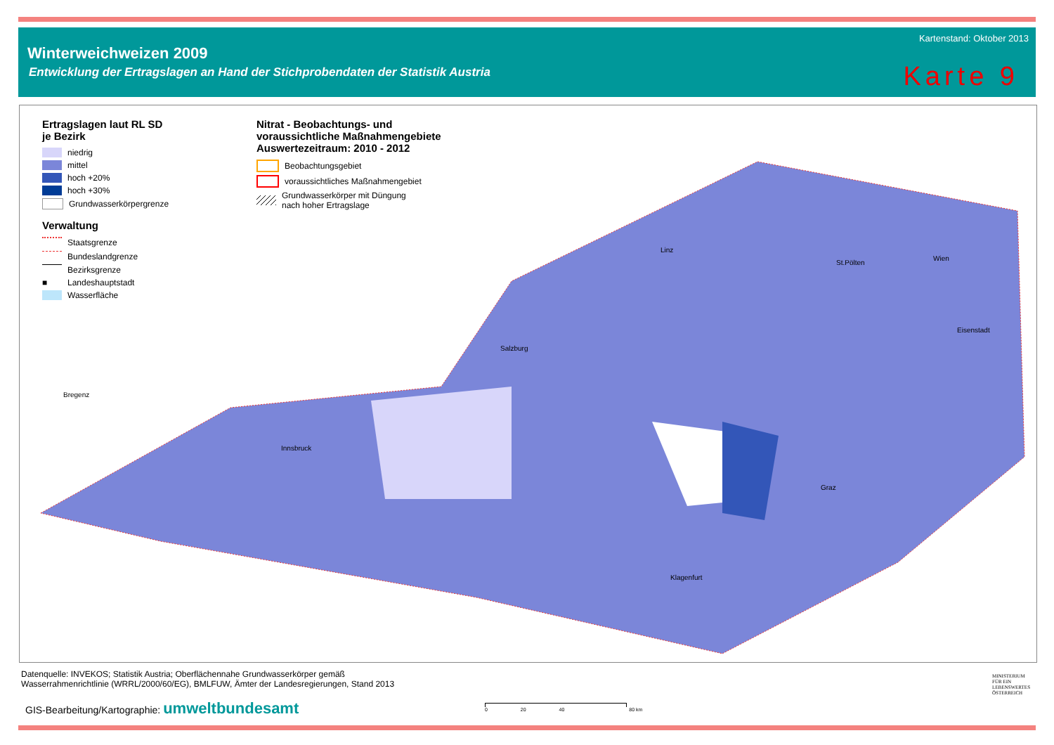Kartenstand: Oktober 2013
Winterweichweizen 2009
Entwicklung der Ertragslagen an Hand der Stichprobendaten der Statistik Austria
Karte 9
Ertragslagen laut RL SD
je Bezirk
niedrig
mittel
hoch +20%
hoch +30%
Grundwasserkörpergrenze
Verwaltung
Staatsgrenze
Bundeslandgrenze
Bezirksgrenze
■ Landeshauptstadt
Wasserfläche
Nitrat - Beobachtungs- und
voraussichtliche Maßnahmengebiete
Auswertezeitraum: 2010 - 2012
Beobachtungsgebiet
voraussichtliches Maßnahmengebiet
Grundwasserkörper mit Düngung
nach hoher Ertragslage
Linz
St.Pölten
Wien
Eisenstadt
Salzburg
Bregenz
Innsbruck
Graz
Klagenfurt
Datenquelle: INVEKOS; Statistik Austria; Oberflächennahe Grundwasserkörper gemäß
Wasserrahmenrichtlinie (WRRL/2000/60/EG), BMLFUW, Ämter der Landesregierungen, Stand 2013
GIS-Bearbeitung/Kartographie: umweltbundesamt
0 20 40 80 km
MINISTERIUM
FÜR EIN
LEBENSWERTES
ÖSTERREICH